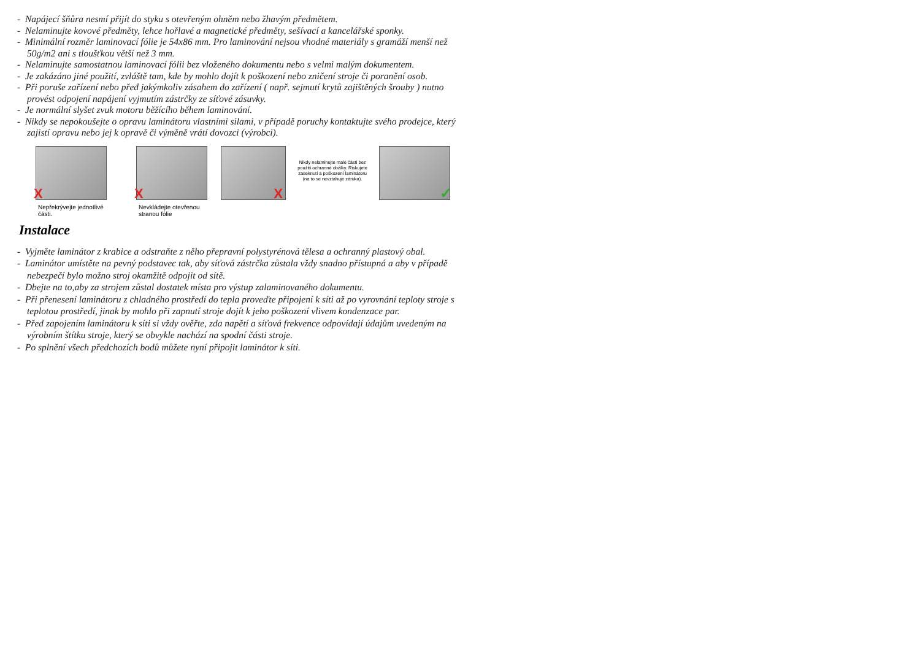- Napájecí šňůra nesmí přijít do styku s otevřeným ohněm nebo žhavým předmětem.
- Nelaminujte kovové předměty, lehce hořlavé a magnetické předměty, sešívací a kancelářské sponky.
- Minimální rozměr laminovací fólie je 54x86 mm. Pro laminování nejsou vhodné materiály s gramáží menší než 50g/m2 ani s tloušťkou větší než 3 mm.
- Nelaminujte samostatnou laminovací fólii bez vloženého dokumentu nebo s velmi malým dokumentem.
- Je zakázáno jiné použití, zvláště tam, kde by mohlo dojít k poškození nebo zničení stroje či poranění osob.
- Při poruše zařízení nebo před jakýmkoliv zásahem do zařízení ( např. sejmutí krytů zajištěných šrouby ) nutno provést odpojení napájení vyjmutím zástrčky ze síťové zásuvky.
- Je normální slyšet zvuk motoru běžícího během laminování.
- Nikdy se nepokoušejte o opravu laminátoru vlastními silami, v případě poruchy kontaktujte svého prodejce, který zajistí opravu nebo jej k opravě či výměně vrátí dovozci (výrobci).
X
Nepřekrývejte jednotlivé části.
X
Nevkládejte otevřenou stranou fólie
X
Nikdy nelaminujte malé části bez použití ochranné obálky. Riskujete zaseknutí a poškození laminátoru
(na to se nevztahuje záruka).
✓
Instalace
- Vyjměte laminátor z krabice a odstraňte z něho přepravní polystyrénová tělesa a ochranný plastový obal.
- Laminátor umístěte na pevný podstavec tak, aby síťová zástrčka zůstala vždy snadno přístupná a aby v případě nebezpečí bylo možno stroj okamžitě odpojit od sítě.
- Dbejte na to,aby za strojem zůstal dostatek místa pro výstup zalaminovaného dokumentu.
- Při přenesení laminátoru z chladného prostředí do tepla proveďte připojení k síti až po vyrovnání teploty stroje s teplotou prostředí, jinak by mohlo při zapnutí stroje dojít k jeho poškození vlivem kondenzace par.
- Před zapojením laminátoru k síti si vždy ověřte, zda napětí a síťová frekvence odpovídají údajům uvedeným na výrobním štítku stroje, který se obvykle nachází na spodní části stroje.
- Po splnění všech předchozích bodů můžete nyní připojit laminátor k síti.